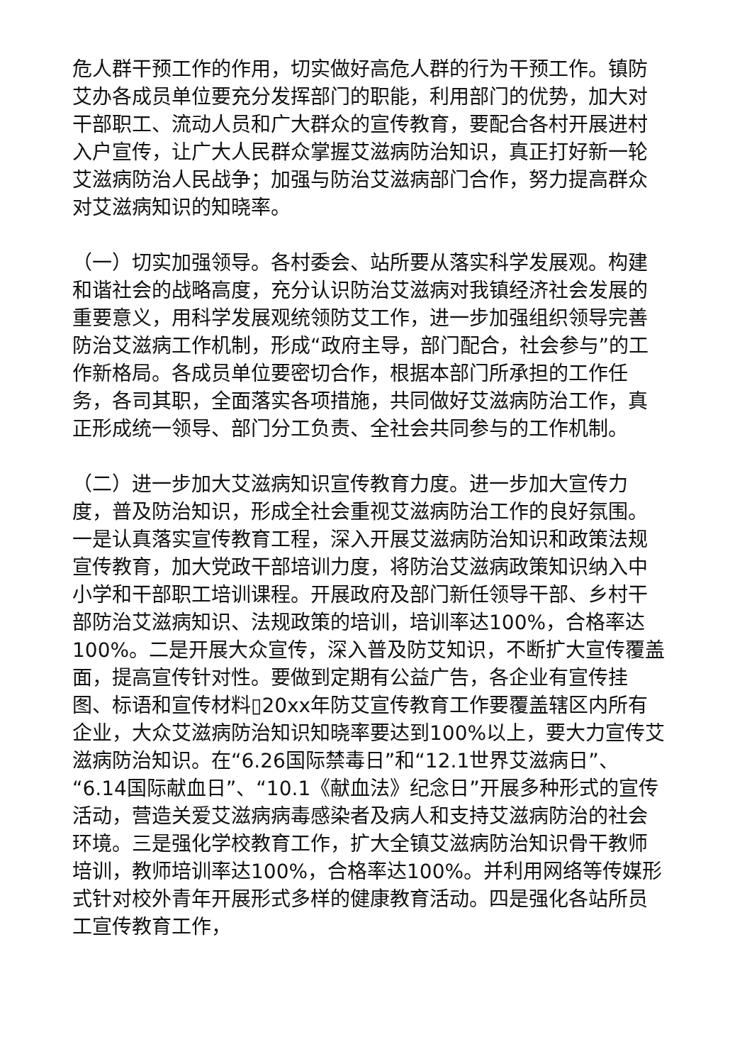危人群干预工作的作用，切实做好高危人群的行为干预工作。镇防艾办各成员单位要充分发挥部门的职能，利用部门的优势，加大对干部职工、流动人员和广大群众的宣传教育，要配合各村开展进村入户宣传，让广大人民群众掌握艾滋病防治知识，真正打好新一轮艾滋病防治人民战争；加强与防治艾滋病部门合作，努力提高群众对艾滋病知识的知晓率。
（一）切实加强领导。各村委会、站所要从落实科学发展观。构建和谐社会的战略高度，充分认识防治艾滋病对我镇经济社会发展的重要意义，用科学发展观统领防艾工作，进一步加强组织领导完善防治艾滋病工作机制，形成“政府主导，部门配合，社会参与”的工作新格局。各成员单位要密切合作，根据本部门所承担的工作任务，各司其职，全面落实各项措施，共同做好艾滋病防治工作，真正形成统一领导、部门分工负责、全社会共同参与的工作机制。
（二）进一步加大艾滋病知识宣传教育力度。进一步加大宣传力度，普及防治知识，形成全社会重视艾滋病防治工作的良好氛围。一是认真落实宣传教育工程，深入开展艾滋病防治知识和政策法规宣传教育，加大党政干部培训力度，将防治艾滋病政策知识纳入中小学和干部职工培训课程。开展政府及部门新任领导干部、乡村干部防治艾滋病知识、法规政策的培训，培训率达100%，合格率达100%。二是开展大众宣传，深入普及防艾知识，不断扩大宣传覆盖面，提高宣传针对性。要做到定期有公益广告，各企业有宣传挂图、标语和宣传材料▯20xx年防艾宣传教育工作要覆盖辖区内所有企业，大众艾滋病防治知识知晓率要达到100%以上，要大力宣传艾滋病防治知识。在“6.26国际禁毒日”和“12.1世界艾滋病日”、“6.14国际献血日”、“10.1《献血法》纪念日”开展多种形式的宣传活动，营造关爱艾滋病病毒感染者及病人和支持艾滋病防治的社会环境。三是强化学校教育工作，扩大全镇艾滋病防治知识骨干教师培训，教师培训率达100%，合格率达100%。并利用网络等传媒形式针对校外青年开展形式多样的健康教育活动。四是强化各站所员工宣传教育工作，